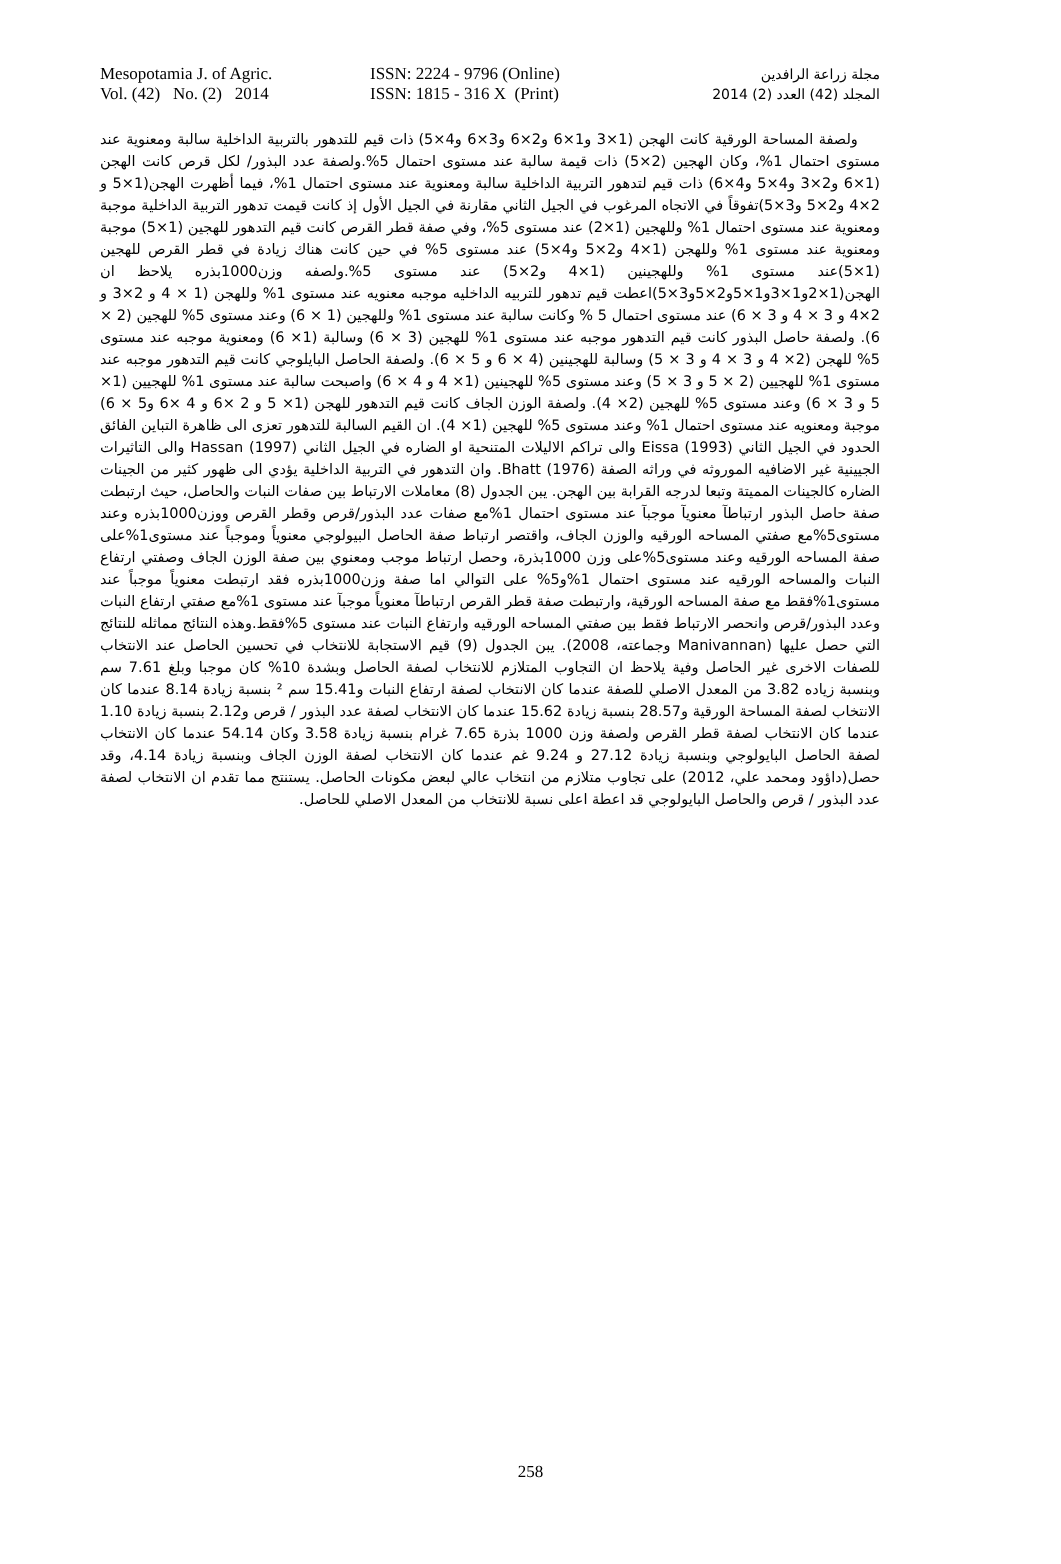Mesopotamia J. of Agric.
Vol. (42) No. (2) 2014
ISSN: 2224 - 9796 (Online)
ISSN: 1815 - 316 X (Print)
مجلة زراعة الرافدين
المجلد (42) العدد (2) 2014
ولصفة المساحة الورقية كانت الهجن (1×3 و1×6 و2×6 و3×6 و4×5) ذات قيم للتدهور بالتربية الداخلية سالبة ومعنوية عند مستوى احتمال 1%، وكان الهجين (2×5) ذات قيمة سالبة عند مستوى احتمال 5%.ولصفة عدد البذور/ لكل قرص كانت الهجن (1×6 و2×3 و4×5 و4×6) ذات قيم لتدهور التربية الداخلية سالبة ومعنوية عند مستوى احتمال 1%، فيما أظهرت الهجن(1×5 و 2×4 و2×5 و3×5)تفوقاً في الاتجاه المرغوب في الجيل الثاني مقارنة في الجيل الأول إذ كانت قيمت تدهور التربية الداخلية موجبة ومعنوية عند مستوى احتمال 1% وللهجين (1×2) عند مستوى 5%، وفي صفة قطر القرص كانت قيم التدهور للهجين (1×5) موجبة ومعنوية عند مستوى 1% وللهجن (1×4 و2×5 و4×5) عند مستوى 5% في حين كانت هناك زيادة في قطر القرص للهجين (1×5)عند مستوى 1% وللهجينين (1×4 و2×5) عند مستوى 5%.ولصفه وزن1000بذره يلاحظ ان الهجن(1×2و1×3و1×5و2×5و3×5)اعطت قيم تدهور للتربيه الداخليه موجبه معنويه عند مستوى 1% وللهجن (1 × 4 و 2×3 و 2×4 و 3 × 4 و 3 × 6) عند مستوى احتمال 5 % وكانت سالبة عند مستوى 1% وللهجين (1 × 6) وعند مستوى 5% للهجين (2 × 6). ولصفة حاصل البذور كانت قيم التدهور موجبه عند مستوى 1% للهجين (3 × 6) وسالبة (1× 6) ومعنوية موجبه عند مستوى 5% للهجن (2× 4 و 3 × 4 و 3 × 5) وسالبة للهجينين (4 × 6 و 5 × 6). ولصفة الحاصل البايلوجي كانت قيم التدهور موجبه عند مستوى 1% للهجيين (2 × 5 و 3 × 5) وعند مستوى 5% للهجينين (1× 4 و 4 × 6) واصبحت سالبة عند مستوى 1% للهجيين (1× 5 و 3 × 6) وعند مستوى 5% للهجين (2× 4). ولصفة الوزن الجاف كانت قيم التدهور للهجن (1× 5 و 2 ×6 و 4 ×6 و5 × 6) موجبة ومعنويه عند مستوى احتمال 1% وعند مستوى 5% للهجين (1× 4). ان القيم السالبة للتدهور تعزى الى ظاهرة التباين الفائق الحدود في الجيل الثاني Eissa (1993) والى تراكم الاليلات المتنحية او الضاره في الجيل الثاني Hassan (1997) والى التاثيرات الجيينية غير الاضافيه الموروثه في وراثه الصفة Bhatt (1976). وان التدهور في التربية الداخلية يؤدي الى ظهور كثير من الجينات الضاره كالجينات المميتة وتبعا لدرجه القرابة بين الهجن. يبن الجدول (8) معاملات الارتباط بين صفات النبات والحاصل، حيث ارتبطت صفة حاصل البذور ارتباطآ معنويآ موجبآ عند مستوى احتمال 1%مع صفات عدد البذور/قرص وقطر القرص ووزن1000بذره وعند مستوى5%مع صفتي المساحه الورقيه والوزن الجاف، واقتصر ارتباط صفة الحاصل البيولوجي معنوياً وموجباً عند مستوى1%على صفة المساحه الورقيه وعند مستوى5%على وزن 1000بذرة، وحصل ارتباط موجب ومعنوي بين صفة الوزن الجاف وصفتي ارتفاع النبات والمساحه الورقيه عند مستوى احتمال 1%و5% على التوالي اما صفة وزن1000بذره فقد ارتبطت معنوياً موجباً عند مستوى1%فقط مع صفة المساحه الورقية، وارتبطت صفة قطر القرص ارتباطآ معنوياً موجبآ عند مستوى 1%مع صفتي ارتفاع النبات وعدد البذور/قرص وانحصر الارتباط فقط بين صفتي المساحه الورقيه وارتفاع النبات عند مستوى 5%فقط.وهذه النتائج مماثله للنتائج التي حصل عليها (Manivannan وجماعته، 2008). يبن الجدول (9) قيم الاستجابة للانتخاب في تحسين الحاصل عند الانتخاب للصفات الاخرى غير الحاصل وفية يلاحظ ان التجاوب المتلازم للانتخاب لصفة الحاصل وبشدة 10% كان موجبا وبلغ 7.61 سم وبنسبة زياده 3.82 من المعدل الاصلي للصفة عندما كان الانتخاب لصفة ارتفاع النبات و15.41 سم ² بنسبة زيادة 8.14 عندما كان الانتخاب لصفة المساحة الورقية و28.57 بنسبة زيادة 15.62 عندما كان الانتخاب لصفة عدد البذور / قرص و2.12 بنسبة زيادة 1.10 عندما كان الانتخاب لصفة قطر القرص ولصفة وزن 1000 بذرة 7.65 غرام بنسبة زيادة 3.58 وكان 54.14 عندما كان الانتخاب لصفة الحاصل البايولوجي وبنسبة زيادة 27.12 و 9.24 غم عندما كان الانتخاب لصفة الوزن الجاف وبنسبة زيادة 4.14، وقد حصل(داؤود ومحمد علي، 2012) على تجاوب متلازم من انتخاب عالي لبعض مكونات الحاصل. يستنتج مما تقدم ان الانتخاب لصفة عدد البذور / قرص والحاصل البايولوجي قد اعطة اعلى نسبة للانتخاب من المعدل الاصلي للحاصل.
258